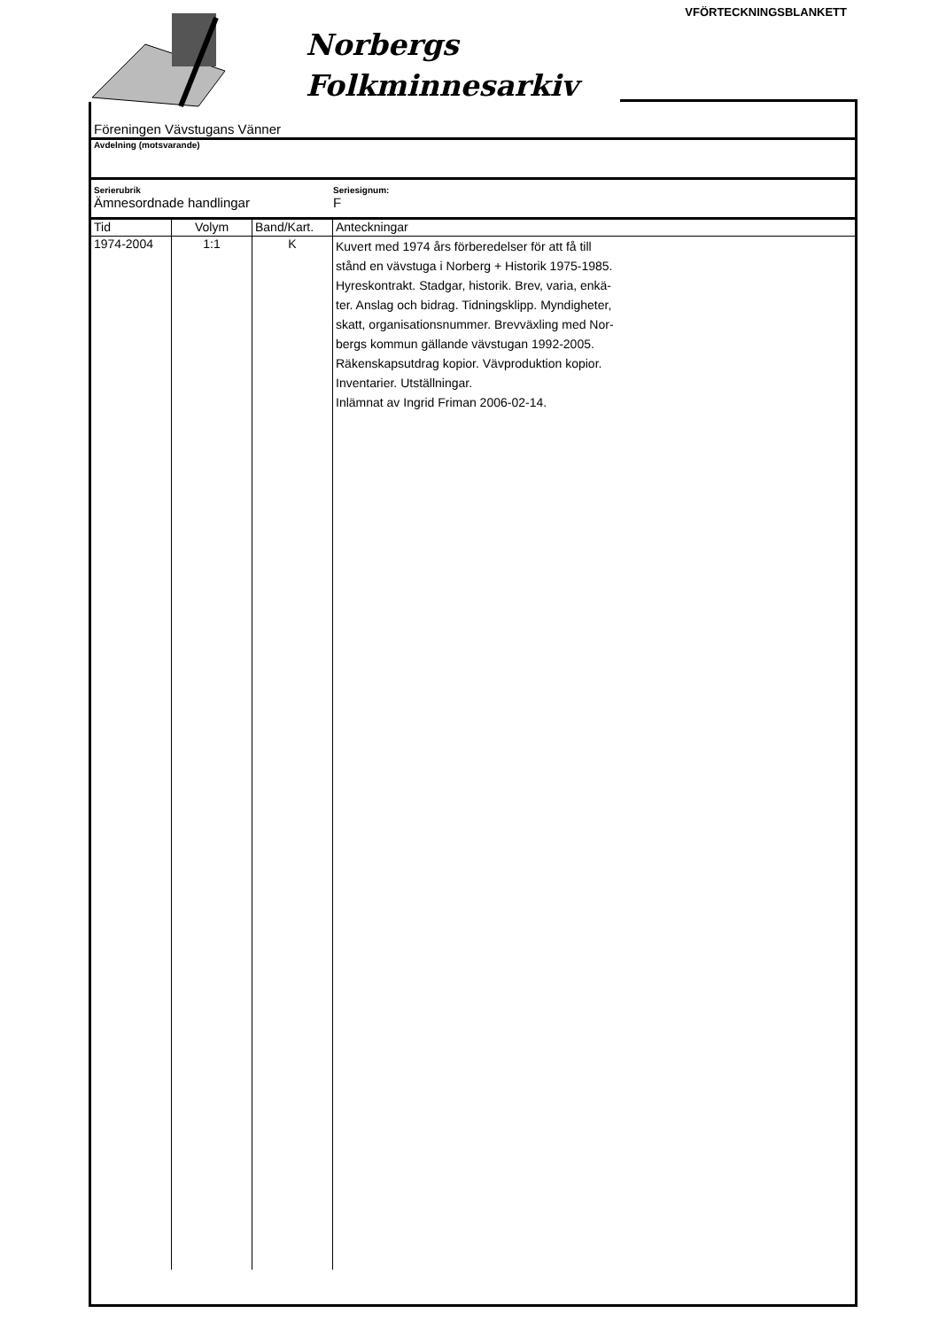VFÖRTECKNINGSBLANKETT
Norbergs
Folkminnesarkiv
Föreningen Vävstugans Vänner
Avdelning (motsvarande)
Serierubrik
Ämnesordnade handlingar
Seriesignum:
F
| Tid | Volym | Band/Kart. | Anteckningar |
| --- | --- | --- | --- |
| 1974-2004 | 1:1 | K | Kuvert med 1974 års förberedelser för att få till stånd en vävstuga i Norberg + Historik 1975-1985. Hyreskontrakt. Stadgar, historik. Brev, varia, enkä- ter. Anslag och bidrag. Tidningsklipp. Myndigheter, skatt, organisationsnummer. Brevväxling med Nor- bergs kommun gällande vävstugan 1992-2005. Räkenskapsutdrag kopior. Vävproduktion kopior. Inventarier. Utställningar. Inlämnat av Ingrid Friman 2006-02-14. |